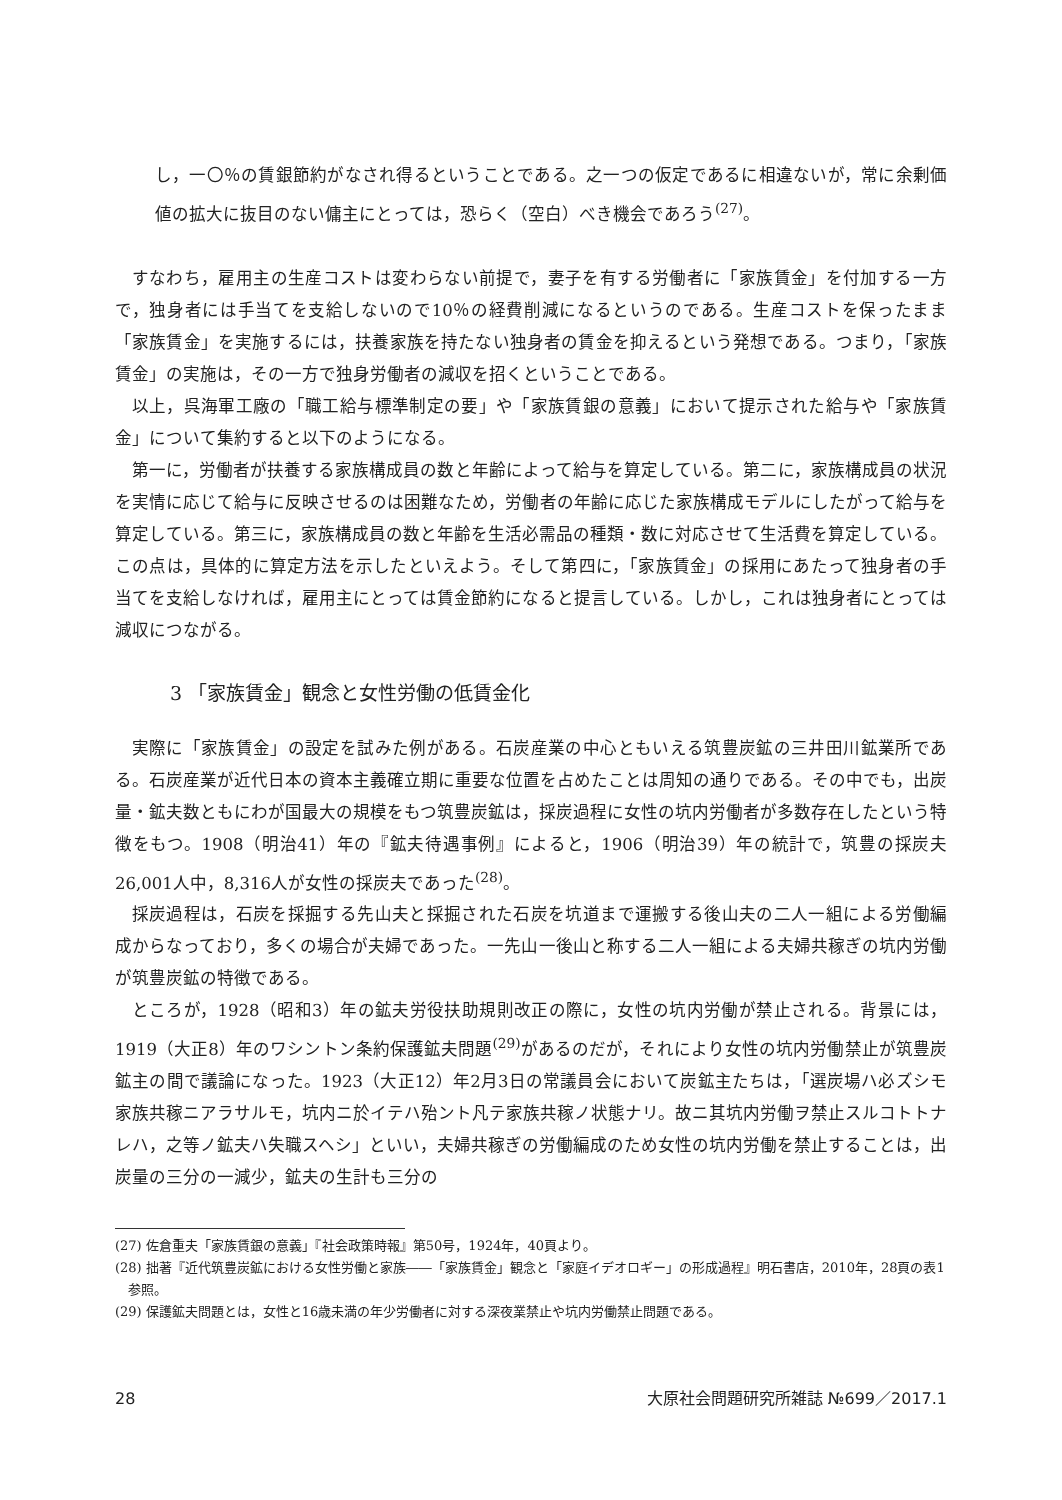し，一〇％の賃銀節約がなされ得るということである。之一つの仮定であるに相違ないが，常に余剰価値の拡大に抜目のない傭主にとっては，恐らく（空白）べき機会であろう<sup>(27)</sup>。
すなわち，雇用主の生産コストは変わらない前提で，妻子を有する労働者に「家族賃金」を付加する一方で，独身者には手当てを支給しないので10％の経費削減になるというのである。生産コストを保ったまま「家族賃金」を実施するには，扶養家族を持たない独身者の賃金を抑えるという発想である。つまり，「家族賃金」の実施は，その一方で独身労働者の減収を招くということである。
以上，呉海軍工廠の「職工給与標準制定の要」や「家族賃銀の意義」において提示された給与や「家族賃金」について集約すると以下のようになる。
第一に，労働者が扶養する家族構成員の数と年齢によって給与を算定している。第二に，家族構成員の状況を実情に応じて給与に反映させるのは困難なため，労働者の年齢に応じた家族構成モデルにしたがって給与を算定している。第三に，家族構成員の数と年齢を生活必需品の種類・数に対応させて生活費を算定している。この点は，具体的に算定方法を示したといえよう。そして第四に，「家族賃金」の採用にあたって独身者の手当てを支給しなければ，雇用主にとっては賃金節約になると提言している。しかし，これは独身者にとっては減収につながる。
3 「家族賃金」観念と女性労働の低賃金化
実際に「家族賃金」の設定を試みた例がある。石炭産業の中心ともいえる筑豊炭鉱の三井田川鉱業所である。石炭産業が近代日本の資本主義確立期に重要な位置を占めたことは周知の通りである。その中でも，出炭量・鉱夫数ともにわが国最大の規模をもつ筑豊炭鉱は，採炭過程に女性の坑内労働者が多数存在したという特徴をもつ。1908（明治41）年の『鉱夫待遇事例』によると，1906（明治39）年の統計で，筑豊の採炭夫26,001人中，8,316人が女性の採炭夫であった<sup>(28)</sup>。
採炭過程は，石炭を採掘する先山夫と採掘された石炭を坑道まで運搬する後山夫の二人一組による労働編成からなっており，多くの場合が夫婦であった。一先山一後山と称する二人一組による夫婦共稼ぎの坑内労働が筑豊炭鉱の特徴である。
ところが，1928（昭和3）年の鉱夫労役扶助規則改正の際に，女性の坑内労働が禁止される。背景には，1919（大正8）年のワシントン条約保護鉱夫問題<sup>(29)</sup>があるのだが，それにより女性の坑内労働禁止が筑豊炭鉱主の間で議論になった。1923（大正12）年2月3日の常議員会において炭鉱主たちは，「選炭場ハ必ズシモ家族共稼ニアラサルモ，坑内ニ於イテハ殆ント凡テ家族共稼ノ状態ナリ。故ニ其坑内労働ヲ禁止スルコトトナレハ，之等ノ鉱夫ハ失職スヘシ」といい，夫婦共稼ぎの労働編成のため女性の坑内労働を禁止することは，出炭量の三分の一減少，鉱夫の生計も三分の
(27) 佐倉重夫「家族賃銀の意義」『社会政策時報』第50号，1924年，40頁より。
(28) 拙著『近代筑豊炭鉱における女性労働と家族――「家族賃金」観念と「家庭イデオロギー」の形成過程』明石書店，2010年，28頁の表1参照。
(29) 保護鉱夫問題とは，女性と16歳未満の年少労働者に対する深夜業禁止や坑内労働禁止問題である。
28 大原社会問題研究所雑誌 №699／2017.1